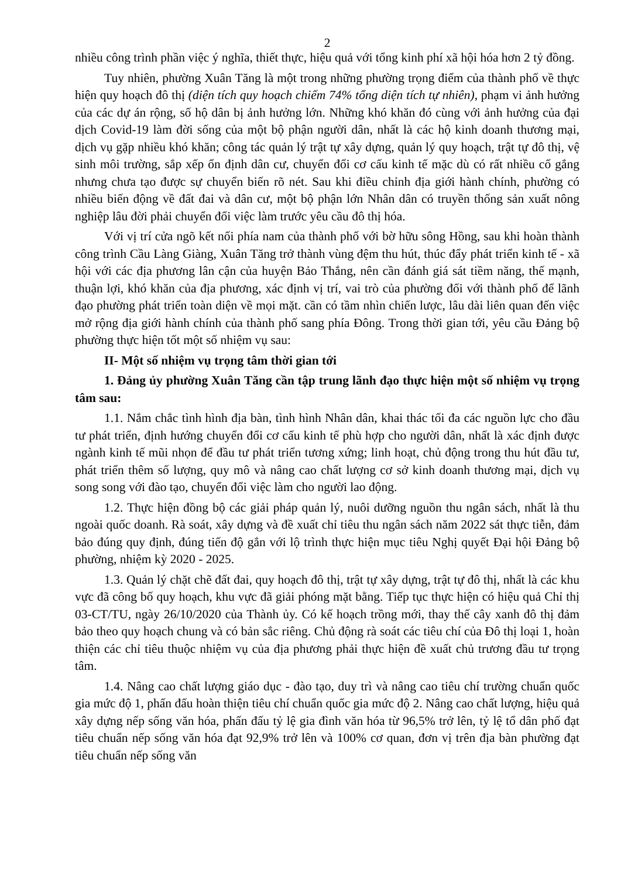2
nhiều công trình phần việc ý nghĩa, thiết thực, hiệu quả với tổng kinh phí xã hội hóa hơn 2 tỷ đồng.
Tuy nhiên, phường Xuân Tăng là một trong những phường trọng điểm của thành phố về thực hiện quy hoạch đô thị (diện tích quy hoạch chiếm 74% tổng diện tích tự nhiên), phạm vi ảnh hưởng của các dự án rộng, số hộ dân bị ảnh hưởng lớn. Những khó khăn đó cùng với ảnh hưởng của đại dịch Covid-19 làm đời sống của một bộ phận người dân, nhất là các hộ kinh doanh thương mại, dịch vụ gặp nhiều khó khăn; công tác quản lý trật tự xây dựng, quản lý quy hoạch, trật tự đô thị, vệ sinh môi trường, sắp xếp ổn định dân cư, chuyển đổi cơ cấu kinh tế mặc dù có rất nhiều cố gắng nhưng chưa tạo được sự chuyển biến rõ nét. Sau khi điều chỉnh địa giới hành chính, phường có nhiều biến động về đất đai và dân cư, một bộ phận lớn Nhân dân có truyền thống sản xuất nông nghiệp lâu đời phải chuyển đổi việc làm trước yêu cầu đô thị hóa.
Với vị trí cửa ngõ kết nối phía nam của thành phố với bờ hữu sông Hồng, sau khi hoàn thành công trình Cầu Làng Giàng, Xuân Tăng trở thành vùng đệm thu hút, thúc đẩy phát triển kinh tế - xã hội với các địa phương lân cận của huyện Bảo Thắng, nên cần đánh giá sát tiềm năng, thế mạnh, thuận lợi, khó khăn của địa phương, xác định vị trí, vai trò của phường đối với thành phố để lãnh đạo phường phát triển toàn diện về mọi mặt. cần có tầm nhìn chiến lược, lâu dài liên quan đến việc mở rộng địa giới hành chính của thành phố sang phía Đông. Trong thời gian tới, yêu cầu Đảng bộ phường thực hiện tốt một số nhiệm vụ sau:
II- Một số nhiệm vụ trọng tâm thời gian tới
1. Đảng ủy phường Xuân Tăng cần tập trung lãnh đạo thực hiện một số nhiệm vụ trọng tâm sau:
1.1. Nắm chắc tình hình địa bàn, tình hình Nhân dân, khai thác tối đa các nguồn lực cho đầu tư phát triển, định hướng chuyển đổi cơ cấu kinh tế phù hợp cho người dân, nhất là xác định được ngành kinh tế mũi nhọn để đầu tư phát triển tương xứng; linh hoạt, chủ động trong thu hút đầu tư, phát triển thêm số lượng, quy mô và nâng cao chất lượng cơ sở kinh doanh thương mại, dịch vụ song song với đào tạo, chuyển đổi việc làm cho người lao động.
1.2. Thực hiện đồng bộ các giải pháp quản lý, nuôi dưỡng nguồn thu ngân sách, nhất là thu ngoài quốc doanh. Rà soát, xây dựng và đề xuất chỉ tiêu thu ngân sách năm 2022 sát thực tiễn, đảm bảo đúng quy định, đúng tiến độ gắn với lộ trình thực hiện mục tiêu Nghị quyết Đại hội Đảng bộ phường, nhiệm kỳ 2020 - 2025.
1.3. Quản lý chặt chẽ đất đai, quy hoạch đô thị, trật tự xây dựng, trật tự đô thị, nhất là các khu vực đã công bố quy hoạch, khu vực đã giải phóng mặt bằng. Tiếp tục thực hiện có hiệu quả Chỉ thị 03-CT/TU, ngày 26/10/2020 của Thành ủy. Có kế hoạch trồng mới, thay thế cây xanh đô thị đảm bảo theo quy hoạch chung và có bản sắc riêng. Chủ động rà soát các tiêu chí của Đô thị loại 1, hoàn thiện các chỉ tiêu thuộc nhiệm vụ của địa phương phải thực hiện đề xuất chủ trương đầu tư trọng tâm.
1.4. Nâng cao chất lượng giáo dục - đào tạo, duy trì và nâng cao tiêu chí trường chuẩn quốc gia mức độ 1, phấn đấu hoàn thiện tiêu chí chuẩn quốc gia mức độ 2. Nâng cao chất lượng, hiệu quả xây dựng nếp sống văn hóa, phấn đấu tỷ lệ gia đình văn hóa từ 96,5% trở lên, tỷ lệ tổ dân phố đạt tiêu chuẩn nếp sống văn hóa đạt 92,9% trở lên và 100% cơ quan, đơn vị trên địa bàn phường đạt tiêu chuẩn nếp sống văn